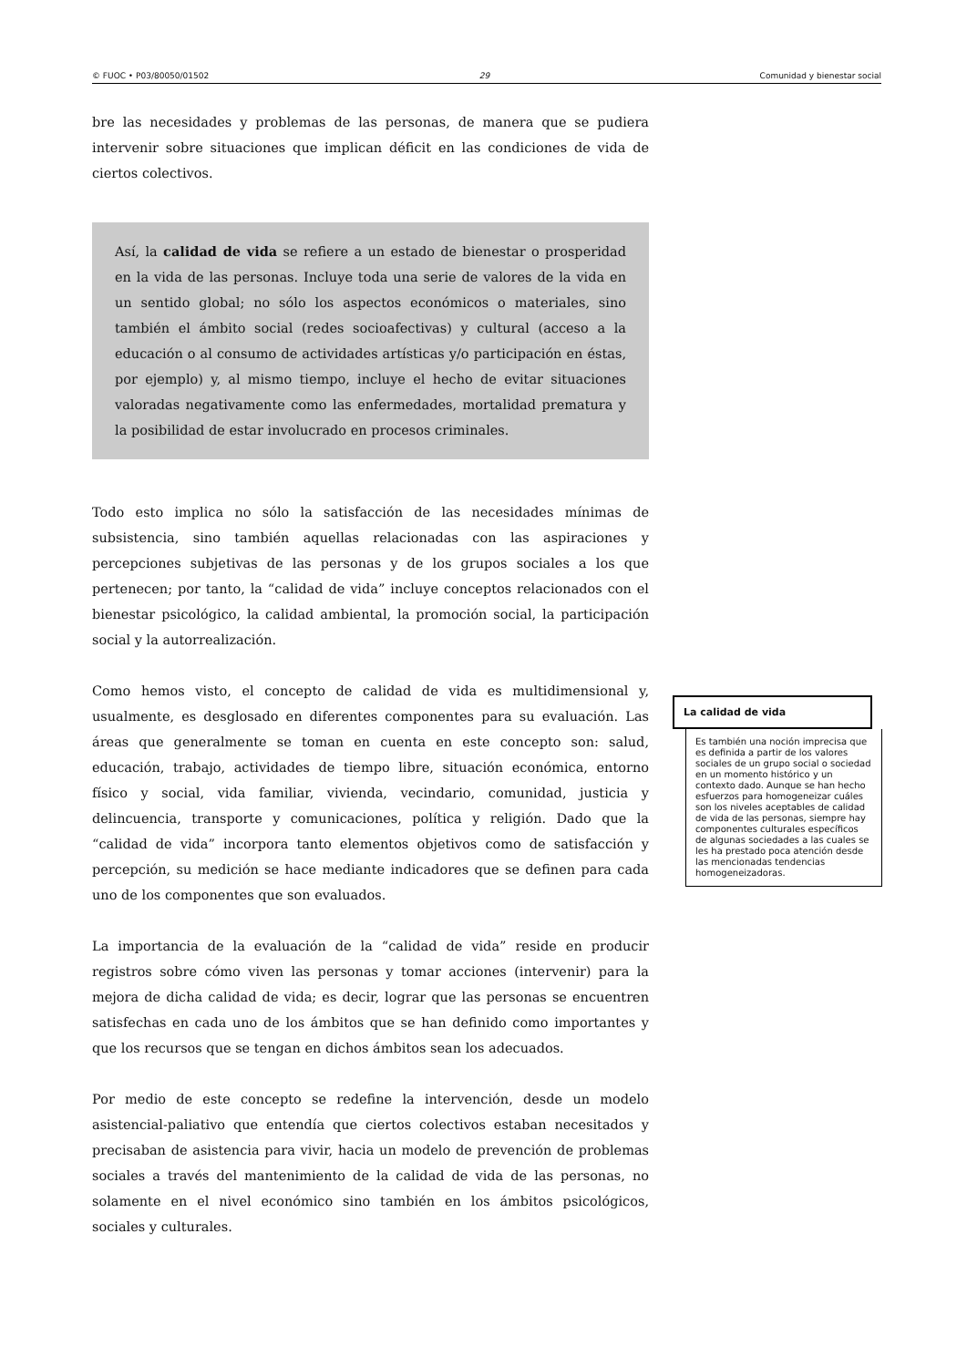© FUOC • P03/80050/01502 29 Comunidad y bienestar social
bre las necesidades y problemas de las personas, de manera que se pudiera intervenir sobre situaciones que implican déficit en las condiciones de vida de ciertos colectivos.
Así, la calidad de vida se refiere a un estado de bienestar o prosperidad en la vida de las personas. Incluye toda una serie de valores de la vida en un sentido global; no sólo los aspectos económicos o materiales, sino también el ámbito social (redes socioafectivas) y cultural (acceso a la educación o al consumo de actividades artísticas y/o participación en éstas, por ejemplo) y, al mismo tiempo, incluye el hecho de evitar situaciones valoradas negativamente como las enfermedades, mortalidad prematura y la posibilidad de estar involucrado en procesos criminales.
Todo esto implica no sólo la satisfacción de las necesidades mínimas de subsistencia, sino también aquellas relacionadas con las aspiraciones y percepciones subjetivas de las personas y de los grupos sociales a los que pertenecen; por tanto, la “calidad de vida” incluye conceptos relacionados con el bienestar psicológico, la calidad ambiental, la promoción social, la participación social y la autorrealización.
Como hemos visto, el concepto de calidad de vida es multidimensional y, usualmente, es desglosado en diferentes componentes para su evaluación. Las áreas que generalmente se toman en cuenta en este concepto son: salud, educación, trabajo, actividades de tiempo libre, situación económica, entorno físico y social, vida familiar, vivienda, vecindario, comunidad, justicia y delincuencia, transporte y comunicaciones, política y religión. Dado que la “calidad de vida” incorpora tanto elementos objetivos como de satisfacción y percepción, su medición se hace mediante indicadores que se definen para cada uno de los componentes que son evaluados.
La importancia de la evaluación de la “calidad de vida” reside en producir registros sobre cómo viven las personas y tomar acciones (intervenir) para la mejora de dicha calidad de vida; es decir, lograr que las personas se encuentren satisfechas en cada uno de los ámbitos que se han definido como importantes y que los recursos que se tengan en dichos ámbitos sean los adecuados.
Por medio de este concepto se redefine la intervención, desde un modelo asistencial-paliativo que entendía que ciertos colectivos estaban necesitados y precisaban de asistencia para vivir, hacia un modelo de prevención de problemas sociales a través del mantenimiento de la calidad de vida de las personas, no solamente en el nivel económico sino también en los ámbitos psicológicos, sociales y culturales.
La calidad de vida
Es también una noción imprecisa que es definida a partir de los valores sociales de un grupo social o sociedad en un momento histórico y un contexto dado. Aunque se han hecho esfuerzos para homogeneizar cuáles son los niveles aceptables de calidad de vida de las personas, siempre hay componentes culturales específicos de algunas sociedades a las cuales se les ha prestado poca atención desde las mencionadas tendencias homogeneizadoras.